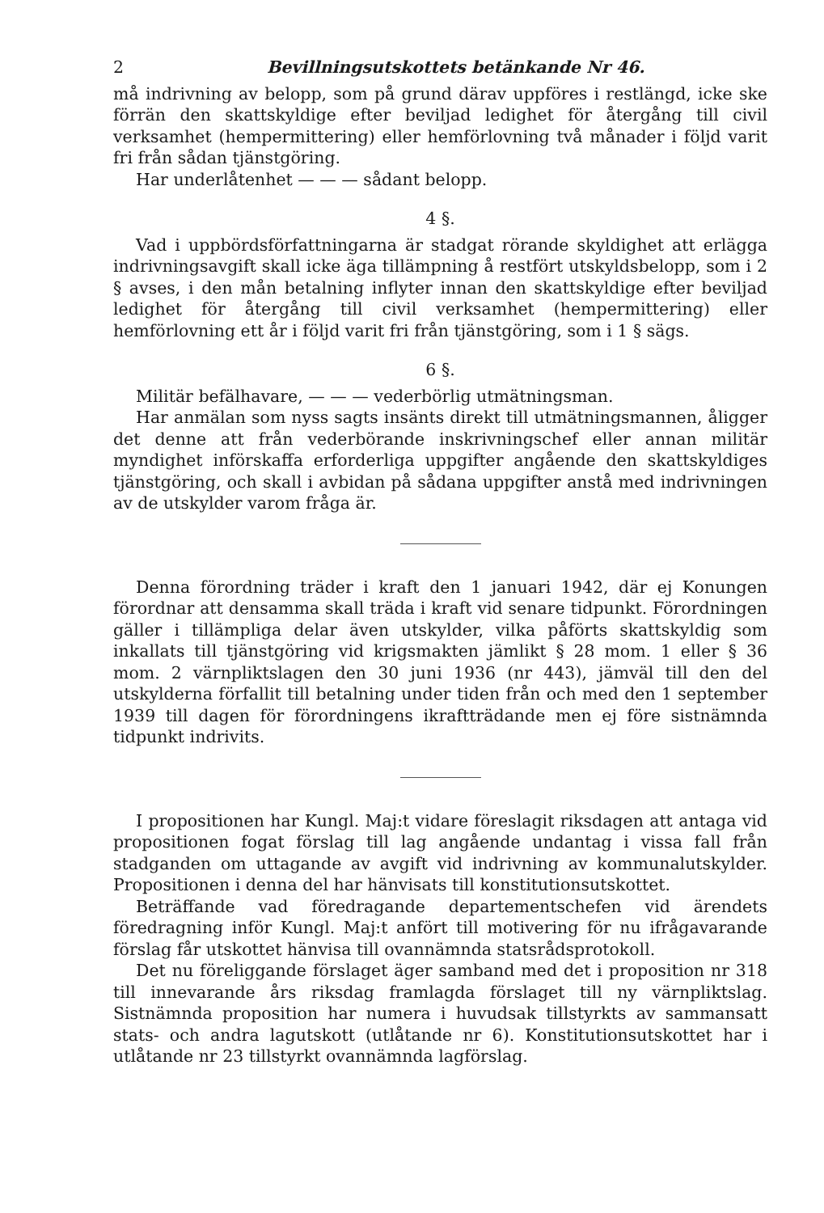2 Bevillningsutskottets betänkande Nr 46.
må indrivning av belopp, som på grund därav uppföres i restlängd, icke ske förrän den skattskyldige efter beviljad ledighet för återgång till civil verksamhet (hempermittering) eller hemförlovning två månader i följd varit fri från sådan tjänstgöring.
Har underlåtenhet — — — sådant belopp.
4 §.
Vad i uppbördsförfattningarna är stadgat rörande skyldighet att erlägga indrivningsavgift skall icke äga tillämpning å restfört utskyldsbelopp, som i 2 § avses, i den mån betalning inflyter innan den skattskyldige efter beviljad ledighet för återgång till civil verksamhet (hempermittering) eller hemförlovning ett år i följd varit fri från tjänstgöring, som i 1 § sägs.
6 §.
Militär befälhavare, — — — vederbörlig utmätningsman.
Har anmälan som nyss sagts insänts direkt till utmätningsmannen, åligger det denne att från vederbörande inskrivningschef eller annan militär myndighet införskaffa erforderliga uppgifter angående den skattskyldiges tjänstgöring, och skall i avbidan på sådana uppgifter anstå med indrivningen av de utskylder varom fråga är.
Denna förordning träder i kraft den 1 januari 1942, där ej Konungen förordnar att densamma skall träda i kraft vid senare tidpunkt. Förordningen gäller i tillämpliga delar även utskylder, vilka påförts skattskyldig som inkallats till tjänstgöring vid krigsmakten jämlikt § 28 mom. 1 eller § 36 mom. 2 värnpliktslagen den 30 juni 1936 (nr 443), jämväl till den del utskylderna förfallit till betalning under tiden från och med den 1 september 1939 till dagen för förordningens ikraftträdande men ej före sistnämnda tidpunkt indrivits.
I propositionen har Kungl. Maj:t vidare föreslagit riksdagen att antaga vid propositionen fogat förslag till lag angående undantag i vissa fall från stadganden om uttagande av avgift vid indrivning av kommunalutskylder. Propositionen i denna del har hänvisats till konstitutionsutskottet.
Beträffande vad föredragande departementschefen vid ärendets föredragning inför Kungl. Maj:t anfört till motivering för nu ifrågavarande förslag får utskottet hänvisa till ovannämnda statsrådsprotokoll.
Det nu föreliggande förslaget äger samband med det i proposition nr 318 till innevarande års riksdag framlagda förslaget till ny värnpliktslag. Sistnämnda proposition har numera i huvudsak tillstyrkts av sammansatt stats- och andra lagutskott (utlåtande nr 6). Konstitutionsutskottet har i utlåtande nr 23 tillstyrkt ovannämnda lagförslag.